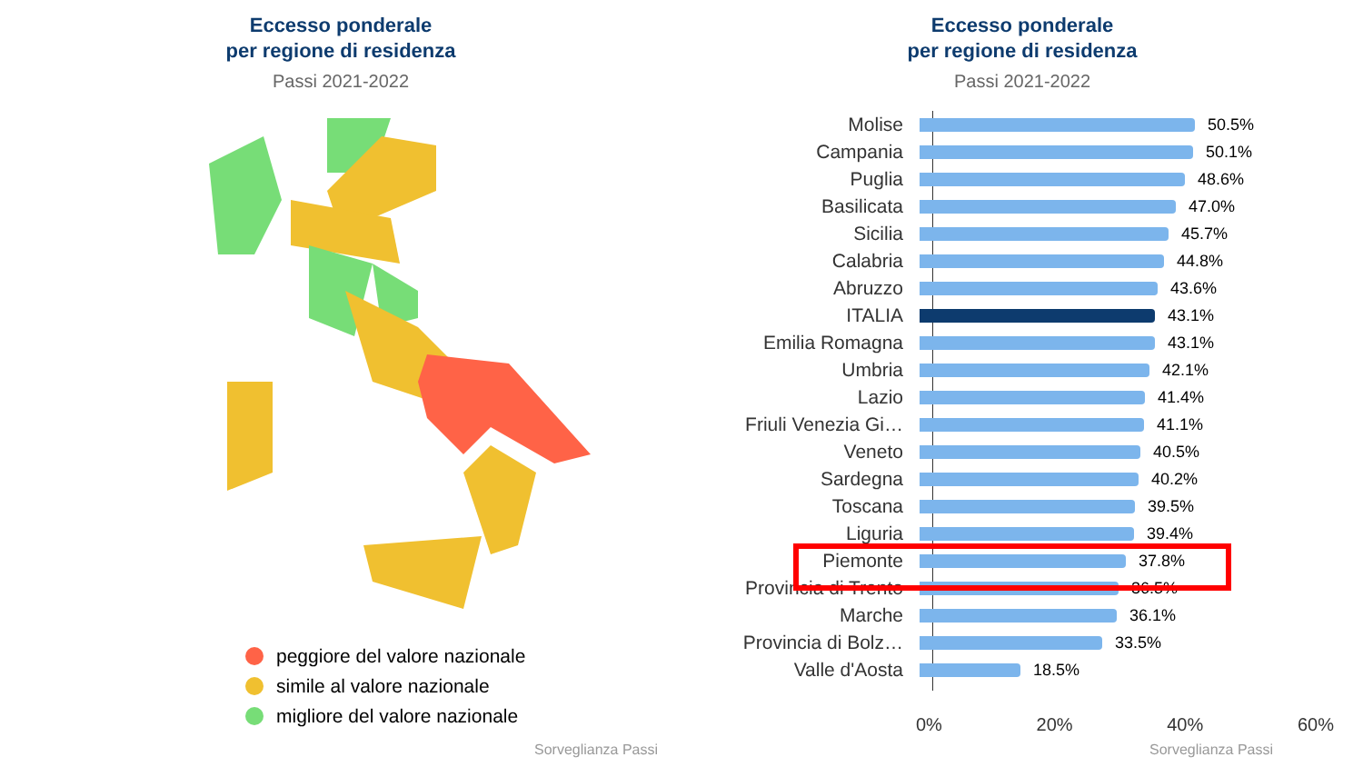Eccesso ponderale
per regione di residenza
Passi 2021-2022
peggiore del valore nazionale
simile al valore nazionale
migliore del valore nazionale
Sorveglianza Passi
Eccesso ponderale
per regione di residenza
Passi 2021-2022
Molise
50.5%
Campania
50.1%
Puglia
48.6%
Basilicata
47.0%
Sicilia
45.7%
Calabria
44.8%
Abruzzo
43.6%
ITALIA
43.1%
Emilia Romagna
43.1%
Umbria
42.1%
Lazio
41.4%
Friuli Venezia Gi…
41.1%
Veneto
40.5%
Sardegna
40.2%
Toscana
39.5%
Liguria
39.4%
Piemonte
37.8%
Provincia di Trento
36.5%
Marche
36.1%
Provincia di Bolz…
33.5%
Valle d'Aosta
18.5%
0% 20% 40% 60%
Sorveglianza Passi